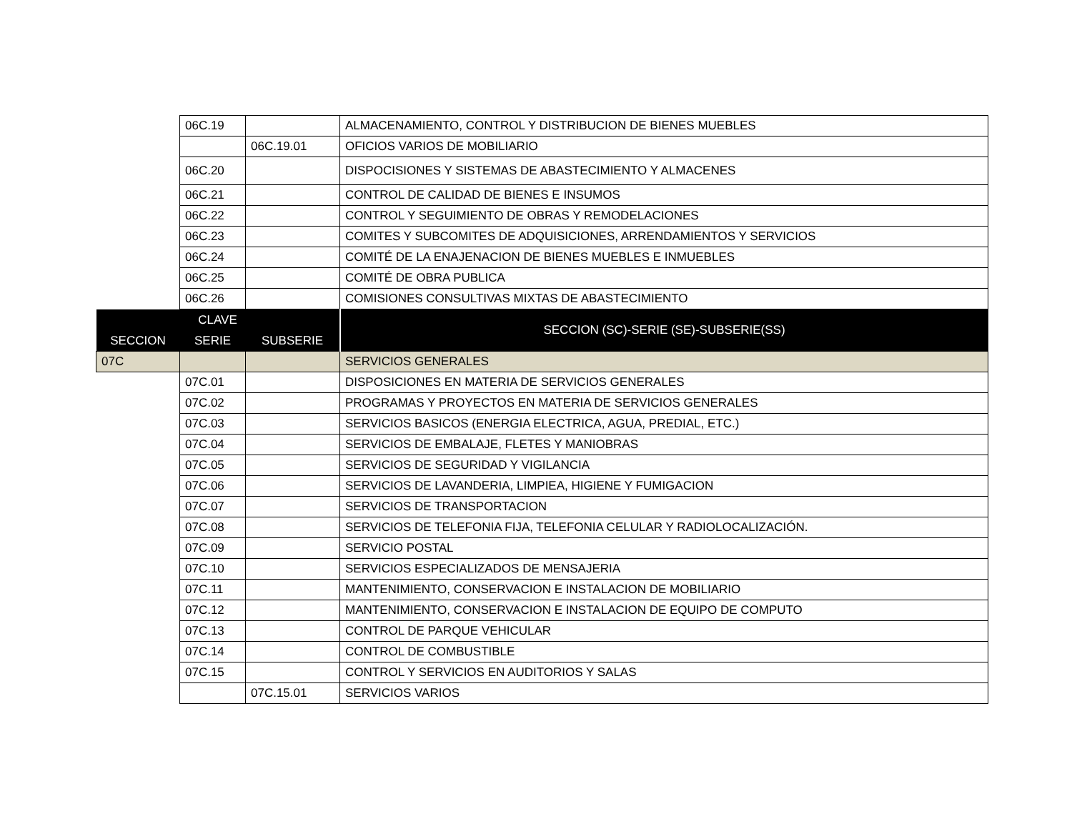| | 06C.19 | | ALMACENAMIENTO, CONTROL Y DISTRIBUCION DE BIENES MUEBLES |
| | | 06C.19.01 | OFICIOS VARIOS DE MOBILIARIO |
| | 06C.20 | | DISPOCISIONES Y SISTEMAS DE ABASTECIMIENTO Y ALMACENES |
| | 06C.21 | | CONTROL DE CALIDAD DE BIENES E INSUMOS |
| | 06C.22 | | CONTROL Y SEGUIMIENTO DE OBRAS Y REMODELACIONES |
| | 06C.23 | | COMITES Y SUBCOMITES DE ADQUISICIONES, ARRENDAMIENTOS Y SERVICIOS |
| | 06C.24 | | COMITÉ DE LA ENAJENACION DE BIENES MUEBLES E INMUEBLES |
| | 06C.25 | | COMITÉ DE OBRA PUBLICA |
| | 06C.26 | | COMISIONES CONSULTIVAS MIXTAS DE ABASTECIMIENTO |
| CLAVE | | | SECCION (SC)-SERIE (SE)-SUBSERIE(SS) |
| SECCION | SERIE | SUBSERIE | |
| 07C | | | SERVICIOS GENERALES |
| | 07C.01 | | DISPOSICIONES EN MATERIA DE SERVICIOS GENERALES |
| | 07C.02 | | PROGRAMAS Y PROYECTOS EN MATERIA DE SERVICIOS GENERALES |
| | 07C.03 | | SERVICIOS BASICOS (ENERGIA ELECTRICA, AGUA, PREDIAL, ETC.) |
| | 07C.04 | | SERVICIOS DE EMBALAJE, FLETES Y MANIOBRAS |
| | 07C.05 | | SERVICIOS DE SEGURIDAD Y VIGILANCIA |
| | 07C.06 | | SERVICIOS DE LAVANDERIA, LIMPIEA, HIGIENE Y FUMIGACION |
| | 07C.07 | | SERVICIOS DE TRANSPORTACION |
| | 07C.08 | | SERVICIOS DE TELEFONIA FIJA, TELEFONIA CELULAR Y RADIOLOCALIZACIÓN. |
| | 07C.09 | | SERVICIO POSTAL |
| | 07C.10 | | SERVICIOS ESPECIALIZADOS DE MENSAJERIA |
| | 07C.11 | | MANTENIMIENTO, CONSERVACION E INSTALACION DE MOBILIARIO |
| | 07C.12 | | MANTENIMIENTO, CONSERVACION E INSTALACION DE EQUIPO DE COMPUTO |
| | 07C.13 | | CONTROL DE PARQUE VEHICULAR |
| | 07C.14 | | CONTROL DE COMBUSTIBLE |
| | 07C.15 | | CONTROL Y SERVICIOS EN AUDITORIOS Y SALAS |
| | | 07C.15.01 | SERVICIOS VARIOS |